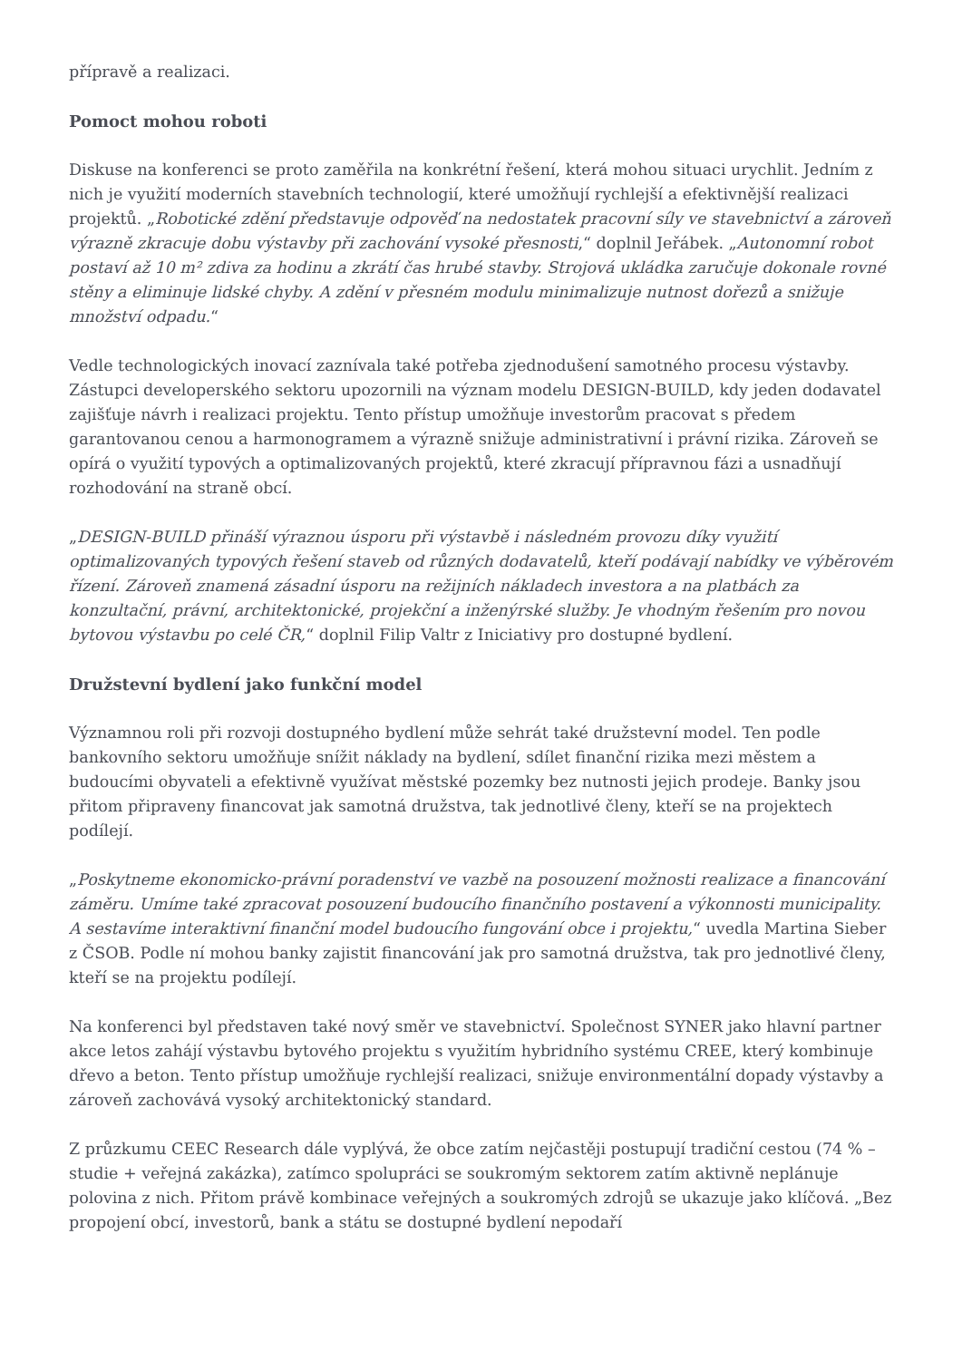přípravě a realizaci.
Pomoct mohou roboti
Diskuse na konferenci se proto zaměřila na konkrétní řešení, která mohou situaci urychlit. Jedním z nich je využití moderních stavebních technologií, které umožňují rychlejší a efektivnější realizaci projektů. „Robotické zdění představuje odpověď na nedostatek pracovní síly ve stavebnictví a zároveň výrazně zkracuje dobu výstavby při zachování vysoké přesnosti,“ doplnil Jeřábek. „Autonomní robot postaví až 10 m² zdiva za hodinu a zkrátí čas hrubé stavby. Strojová ukládka zaručuje dokonale rovné stěny a eliminuje lidské chyby. A zdění v přesném modulu minimalizuje nutnost dořezů a snižuje množství odpadu.“
Vedle technologických inovací zaznívala také potřeba zjednodušení samotného procesu výstavby. Zástupci developerského sektoru upozornili na význam modelu DESIGN-BUILD, kdy jeden dodavatel zajišťuje návrh i realizaci projektu. Tento přístup umožňuje investorům pracovat s předem garantovanou cenou a harmonogramem a výrazně snižuje administrativní i právní rizika. Zároveň se opírá o využití typových a optimalizovaných projektů, které zkracují přípravnou fázi a usnadňují rozhodování na straně obcí.
„DESIGN-BUILD přináší výraznou úsporu při výstavbě i následném provozu díky využití optimalizovaných typových řešení staveb od různých dodavatelů, kteří podávají nabídky ve výběrovém řízení. Zároveň znamená zásadní úsporu na režijních nákladech investora a na platbách za konzultační, právní, architektonické, projekční a inženýrské služby. Je vhodným řešením pro novou bytovou výstavbu po celé ČR,“ doplnil Filip Valtr z Iniciativy pro dostupné bydlení.
Družstevní bydlení jako funkční model
Významnou roli při rozvoji dostupného bydlení může sehrát také družstevní model. Ten podle bankovního sektoru umožňuje snížit náklady na bydlení, sdílet finanční rizika mezi městem a budoucími obyvateli a efektivně využívat městské pozemky bez nutnosti jejich prodeje. Banky jsou přitom připraveny financovat jak samotná družstva, tak jednotlivé členy, kteří se na projektech podílejí.
„Poskytneme ekonomicko-právní poradenství ve vazbě na posouzení možnosti realizace a financování záměru. Umíme také zpracovat posouzení budoucího finančního postavení a výkonnosti municipality. A sestavíme interaktivní finanční model budoucího fungování obce i projektu,“ uvedla Martina Sieber z ČSOB. Podle ní mohou banky zajistit financování jak pro samotná družstva, tak pro jednotlivé členy, kteří se na projektu podílejí.
Na konferenci byl představen také nový směr ve stavebnictví. Společnost SYNER jako hlavní partner akce letos zahájí výstavbu bytového projektu s využitím hybridního systému CREE, který kombinuje dřevo a beton. Tento přístup umožňuje rychlejší realizaci, snižuje environmentální dopady výstavby a zároveň zachovává vysoký architektonický standard.
Z průzkumu CEEC Research dále vyplývá, že obce zatím nejčastěji postupují tradiční cestou (74 % – studie + veřejná zakázka), zatímco spolupráci se soukromým sektorem zatím aktivně neplánuje polovina z nich. Přitom právě kombinace veřejných a soukromých zdrojů se ukazuje jako klíčová. „Bez propojení obcí, investorů, bank a státu se dostupné bydlení nepodaří